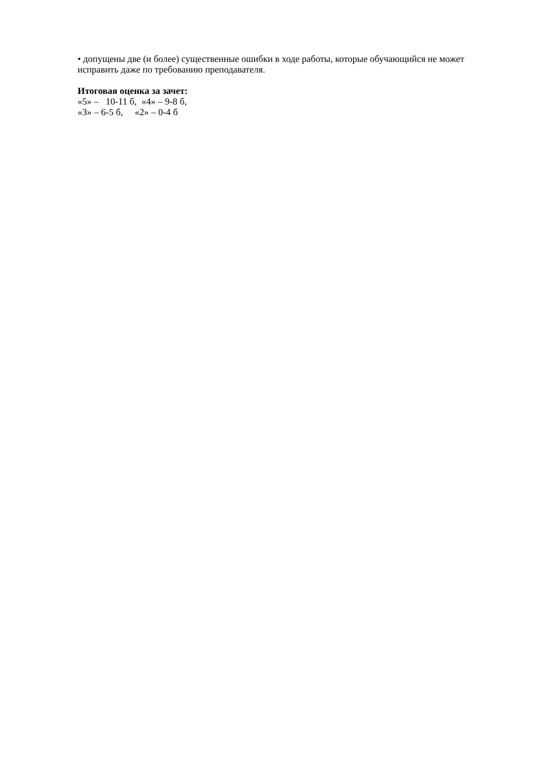• допущены две (и более) существенные ошибки в ходе работы, которые обучающийся не может исправить даже по требованию преподавателя.
Итоговая оценка за зачет:
«5» – 10-11 б, «4» – 9-8 б,
«3» – 6-5 б, «2» – 0-4 б